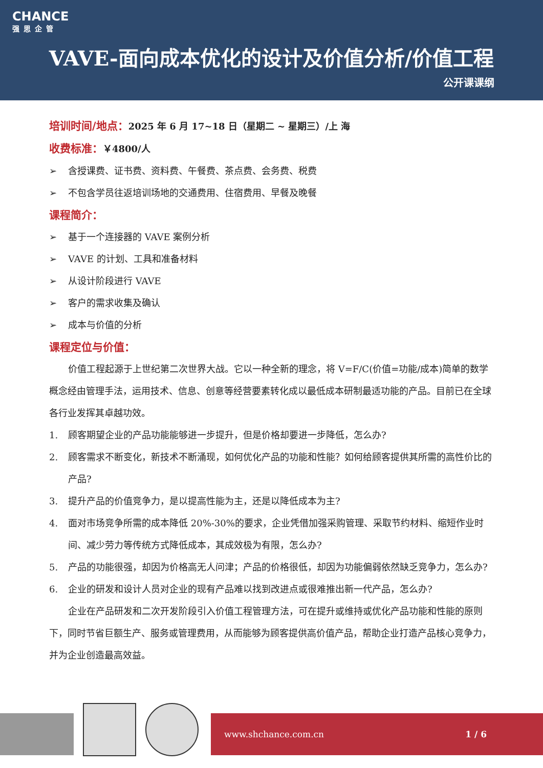CHANCE
强思企管
VAVE-面向成本优化的设计及价值分析/价值工程
公开课课纲
培训时间/地点：2025 年 6 月 17~18 日（星期二 ~ 星期三）/上 海
收费标准：￥4800/人
➢ 含授课费、证书费、资料费、午餐费、茶点费、会务费、税费
➢ 不包含学员往返培训场地的交通费用、住宿费用、早餐及晚餐
课程简介：
➢ 基于一个连接器的 VAVE 案例分析
➢ VAVE 的计划、工具和准备材料
➢ 从设计阶段进行 VAVE
➢ 客户的需求收集及确认
➢ 成本与价值的分析
课程定位与价值：
价值工程起源于上世纪第二次世界大战。它以一种全新的理念，将 V=F/C(价值=功能/成本)简单的数学概念经由管理手法，运用技术、信息、创意等经营要素转化成以最低成本研制最适功能的产品。目前已在全球各行业发挥其卓越功效。
1. 顾客期望企业的产品功能能够进一步提升，但是价格却要进一步降低，怎么办?
2. 顾客需求不断变化，新技术不断涌现，如何优化产品的功能和性能？如何给顾客提供其所需的高性价比的产品?
3. 提升产品的价值竞争力，是以提高性能为主，还是以降低成本为主?
4. 面对市场竞争所需的成本降低 20%-30%的要求，企业凭借加强采购管理、采取节约材料、缩短作业时间、减少劳力等传统方式降低成本，其成效极为有限，怎么办?
5. 产品的功能很强，却因为价格高无人问津；产品的价格很低，却因为功能偏弱依然缺乏竞争力，怎么办?
6. 企业的研发和设计人员对企业的现有产品难以找到改进点或很难推出新一代产品，怎么办?
企业在产品研发和二次开发阶段引入价值工程管理方法，可在提升或维持或优化产品功能和性能的原则下，同时节省巨额生产、服务或管理费用，从而能够为顾客提供高价值产品，帮助企业打造产品核心竞争力，并为企业创造最高效益。
www.shchance.com.cn 1 / 6